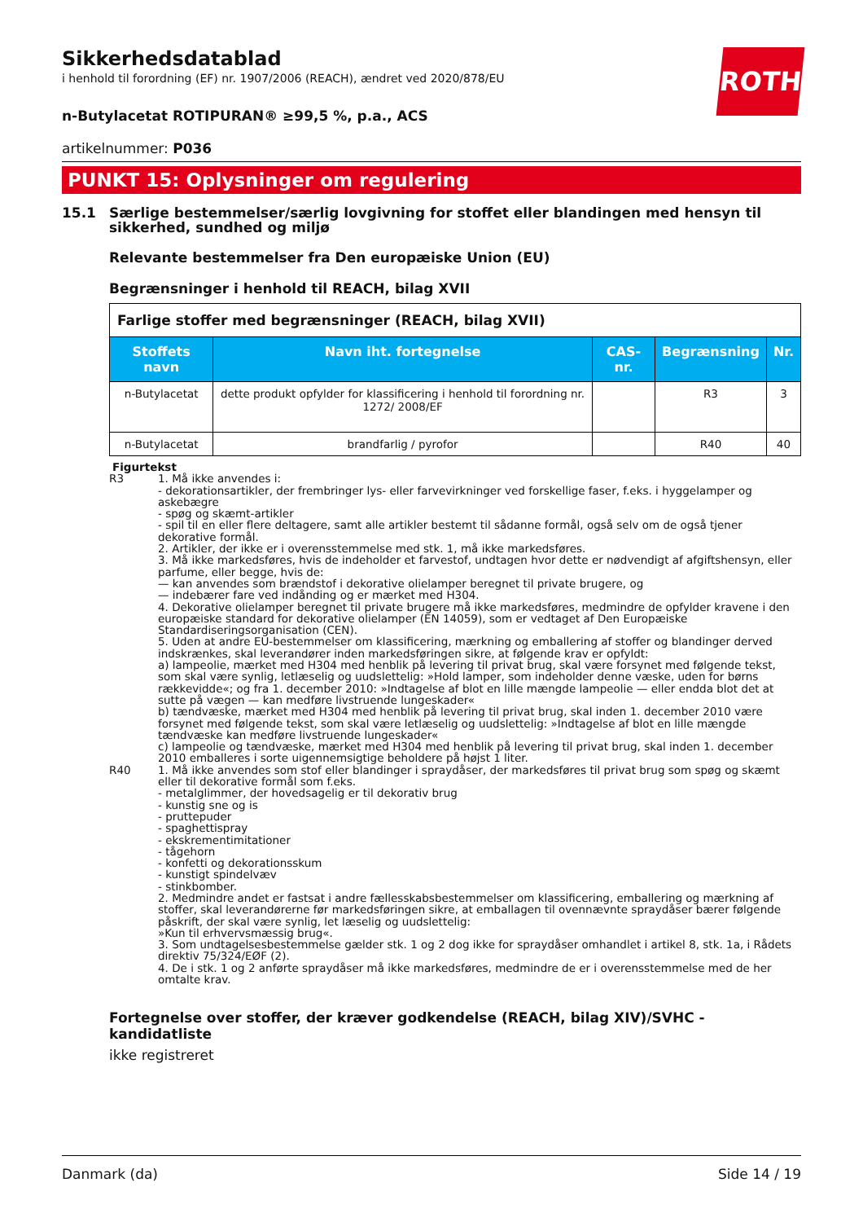ROTH
Sikkerhedsdatablad
i henhold til forordning (EF) nr. 1907/2006 (REACH), ændret ved 2020/878/EU
n-Butylacetat ROTIPURAN® ≥99,5 %, p.a., ACS
artikelnummer: P036
PUNKT 15: Oplysninger om regulering
15.1 Særlige bestemmelser/særlig lovgivning for stoffet eller blandingen med hensyn til sikkerhed, sundhed og miljø
Relevante bestemmelser fra Den europæiske Union (EU)
Begrænsninger i henhold til REACH, bilag XVII
| Farlige stoffer med begrænsninger (REACH, bilag XVII) | | | | |
| Stoffets navn | Navn iht. fortegnelse | CAS-nr. | Begrænsning | Nr. |
| n-Butylacetat | dette produkt opfylder for klassificering i henhold til forordning nr. 1272/ 2008/EF | | R3 | 3 |
| n-Butylacetat | brandfarlig / pyrofor | | R40 | 40 |
Figurtekst
R3 1. Må ikke anvendes i:
- dekorationsartikler, der frembringer lys- eller farvevirkninger ved forskellige faser, f.eks. i hyggelamper og askebægre
- spøg og skæmt-artikler
- spil til en eller flere deltagere, samt alle artikler bestemt til sådanne formål, også selv om de også tjener dekorative formål.
2. Artikler, der ikke er i overensstemmelse med stk. 1, må ikke markedsføres.
3. Må ikke markedsføres, hvis de indeholder et farvestof, undtagen hvor dette er nødvendigt af afgiftshensyn, eller parfume, eller begge, hvis de:
— kan anvendes som brændstof i dekorative olielamper beregnet til private brugere, og
— indebærer fare ved indånding og er mærket med H304.
4. Dekorative olielamper beregnet til private brugere må ikke markedsføres, medmindre de opfylder kravene i den europæiske standard for dekorative olielamper (EN 14059), som er vedtaget af Den Europæiske Standardiseringsorganisation (CEN).
5. Uden at andre EU-bestemmelser om klassificering, mærkning og emballering af stoffer og blandinger derved indskrænkes, skal leverandører inden markedsføringen sikre, at følgende krav er opfyldt:
a) lampeolie, mærket med H304 med henblik på levering til privat brug, skal være forsynet med følgende tekst, som skal være synlig, letlæselig og uudslettelig: »Hold lamper, som indeholder denne væske, uden for børns rækkevidde«; og fra 1. december 2010: »Indtagelse af blot en lille mængde lampeolie — eller endda blot det at sutte på vægen — kan medføre livstruende lungeskader«
b) tændvæske, mærket med H304 med henblik på levering til privat brug, skal inden 1. december 2010 være forsynet med følgende tekst, som skal være letlæselig og uudslettelig: »Indtagelse af blot en lille mængde tændvæske kan medføre livstruende lungeskader«
c) lampeolie og tændvæske, mærket med H304 med henblik på levering til privat brug, skal inden 1. december 2010 emballeres i sorte uigennemsigtige beholdere på højst 1 liter.
R40 1. Må ikke anvendes som stof eller blandinger i spraydåser, der markedsføres til privat brug som spøg og skæmt eller til dekorative formål som f.eks.
- metalglimmer, der hovedsagelig er til dekorativ brug
- kunstig sne og is
- pruttepuder
- spaghettispray
- ekskrementimitationer
- tågehorn
- konfetti og dekorationsskum
- kunstigt spindelvæv
- stinkbomber.
2. Medmindre andet er fastsat i andre fællesskabsbestemmelser om klassificering, emballering og mærkning af stoffer, skal leverandørerne før markedsføringen sikre, at emballagen til ovennævnte spraydåser bærer følgende påskrift, der skal være synlig, let læselig og uudslettelig:
»Kun til erhvervsmæssig brug«.
3. Som undtagelsesbestemmelse gælder stk. 1 og 2 dog ikke for spraydåser omhandlet i artikel 8, stk. 1a, i Rådets direktiv 75/324/EØF (2).
4. De i stk. 1 og 2 anførte spraydåser må ikke markedsføres, medmindre de er i overensstemmelse med de her omtalte krav.
Fortegnelse over stoffer, der kræver godkendelse (REACH, bilag XIV)/SVHC - kandidatliste
ikke registreret
Danmark (da) Side 14 / 19